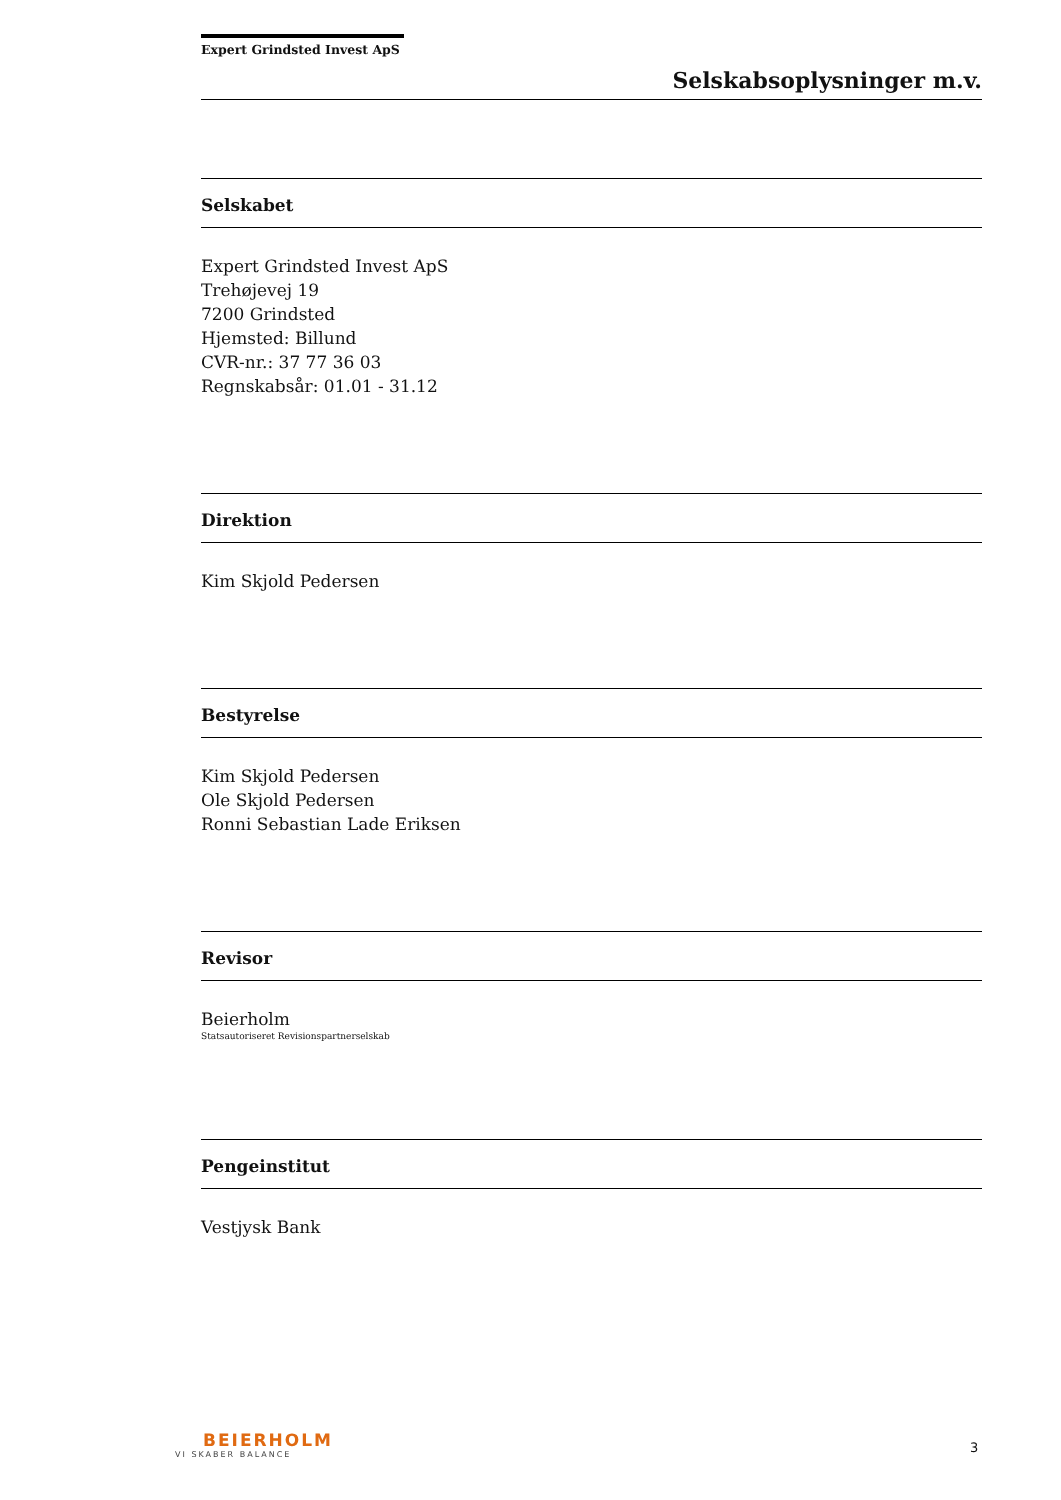Expert Grindsted Invest ApS
Selskabsoplysninger m.v.
Selskabet
Expert Grindsted Invest ApS
Trehøjevej 19
7200 Grindsted
Hjemsted: Billund
CVR-nr.: 37 77 36 03
Regnskabsår: 01.01 - 31.12
Direktion
Kim Skjold Pedersen
Bestyrelse
Kim Skjold Pedersen
Ole Skjold Pedersen
Ronni Sebastian Lade Eriksen
Revisor
Beierholm
Statsautoriseret Revisionspartnerselskab
Pengeinstitut
Vestjysk Bank
BEIERHOLM
VI SKABER BALANCE
3